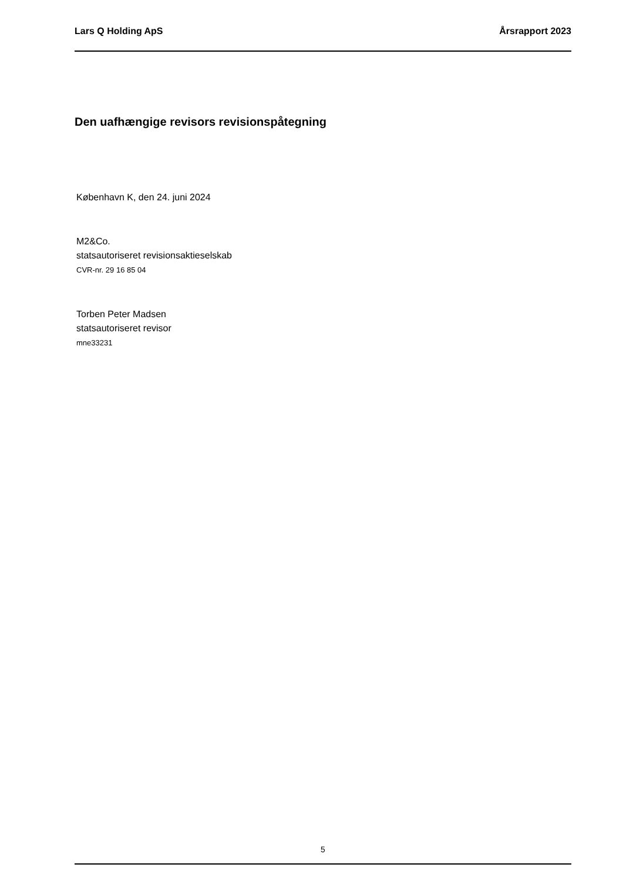Lars Q Holding ApS Årsrapport 2023
Den uafhængige revisors revisionspåtegning
København K, den 24. juni 2024
M2&Co.
statsautoriseret revisionsaktieselskab
CVR-nr. 29 16 85 04
Torben Peter Madsen
statsautoriseret revisor
mne33231
5